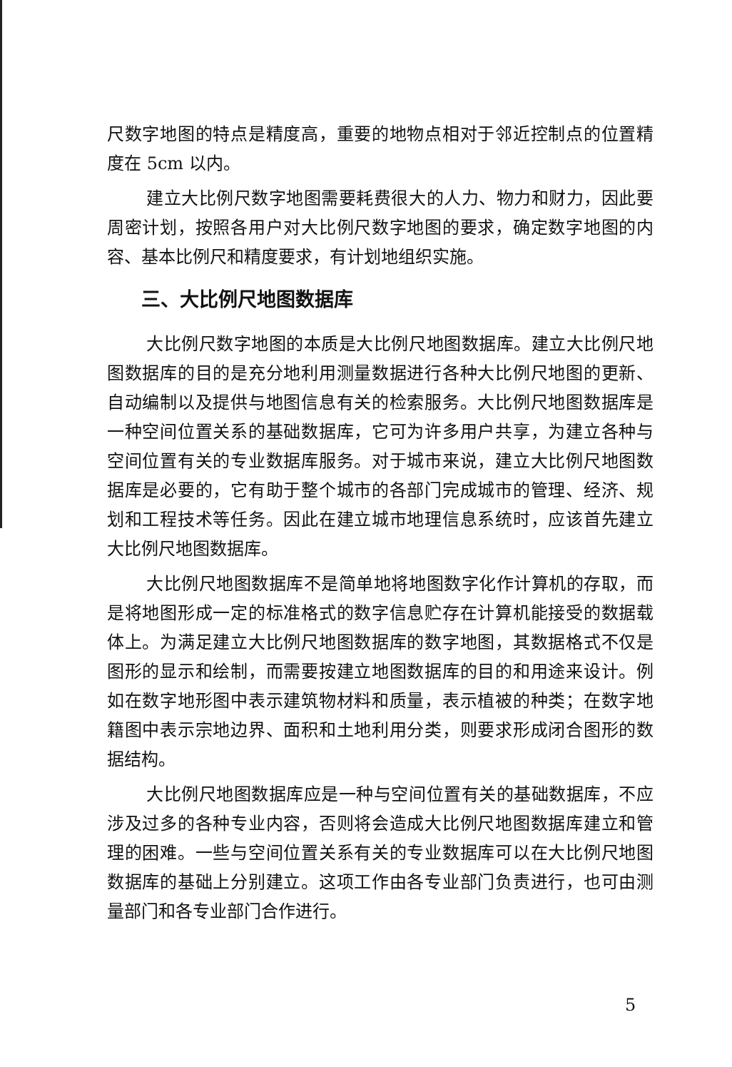尺数字地图的特点是精度高，重要的地物点相对于邻近控制点的位置精度在 5cm 以内。
建立大比例尺数字地图需要耗费很大的人力、物力和财力，因此要周密计划，按照各用户对大比例尺数字地图的要求，确定数字地图的内容、基本比例尺和精度要求，有计划地组织实施。
三、大比例尺地图数据库
大比例尺数字地图的本质是大比例尺地图数据库。建立大比例尺地图数据库的目的是充分地利用测量数据进行各种大比例尺地图的更新、自动编制以及提供与地图信息有关的检索服务。大比例尺地图数据库是一种空间位置关系的基础数据库，它可为许多用户共享，为建立各种与空间位置有关的专业数据库服务。对于城市来说，建立大比例尺地图数据库是必要的，它有助于整个城市的各部门完成城市的管理、经济、规划和工程技术等任务。因此在建立城市地理信息系统时，应该首先建立大比例尺地图数据库。
大比例尺地图数据库不是简单地将地图数字化作计算机的存取，而是将地图形成一定的标准格式的数字信息贮存在计算机能接受的数据载体上。为满足建立大比例尺地图数据库的数字地图，其数据格式不仅是图形的显示和绘制，而需要按建立地图数据库的目的和用途来设计。例如在数字地形图中表示建筑物材料和质量，表示植被的种类；在数字地籍图中表示宗地边界、面积和土地利用分类，则要求形成闭合图形的数据结构。
大比例尺地图数据库应是一种与空间位置有关的基础数据库，不应涉及过多的各种专业内容，否则将会造成大比例尺地图数据库建立和管理的困难。一些与空间位置关系有关的专业数据库可以在大比例尺地图数据库的基础上分别建立。这项工作由各专业部门负责进行，也可由测量部门和各专业部门合作进行。
5